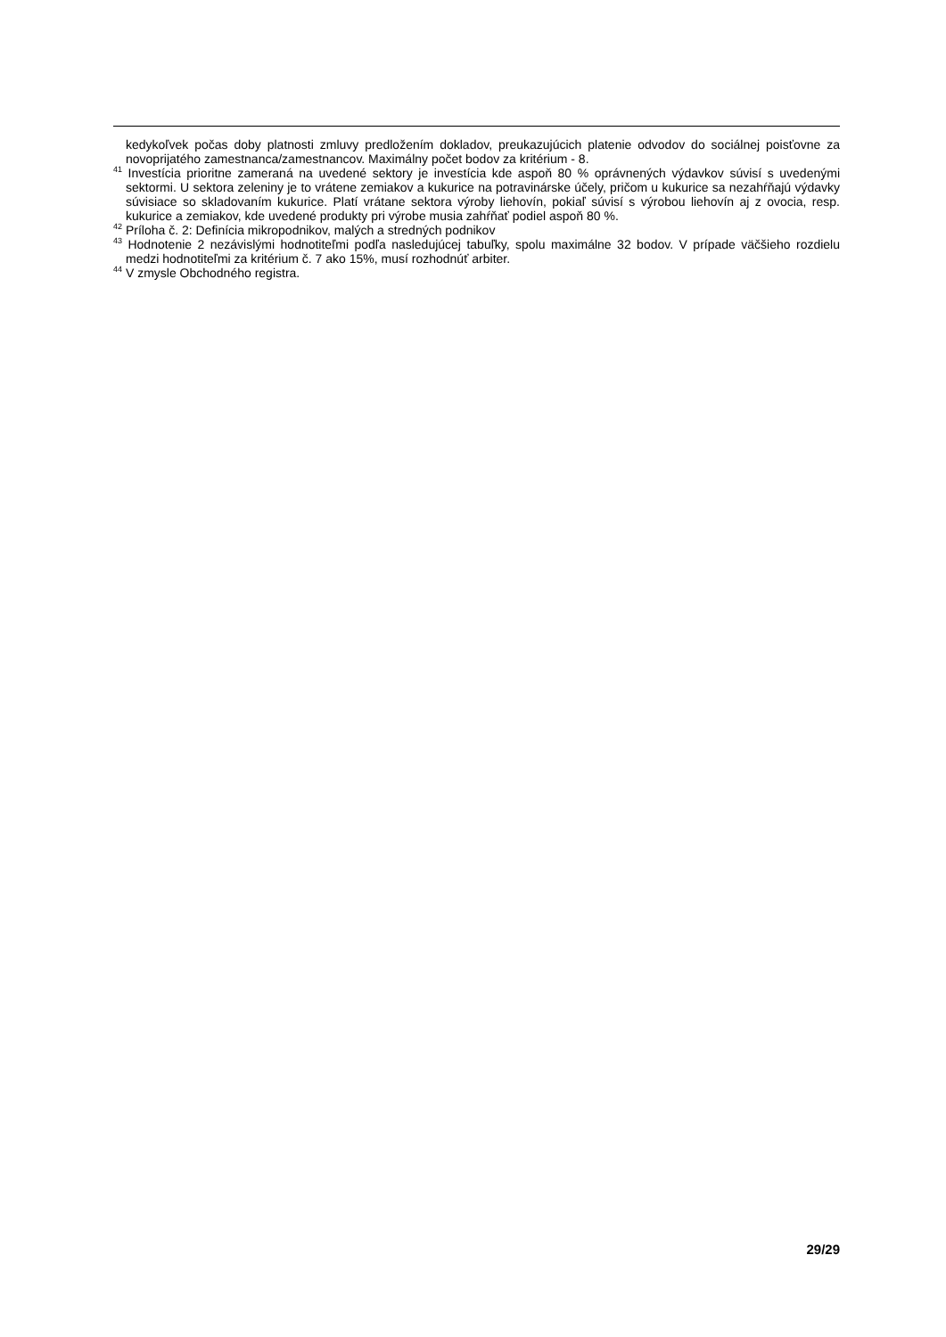kedykoľvek počas doby platnosti zmluvy predložením dokladov, preukazujúcich platenie odvodov do sociálnej poisťovne za novoprijatého zamestnanca/zamestnancov. Maximálny počet bodov za kritérium - 8.
<sup>41</sup> Investícia prioritne zameraná na uvedené sektory je investícia kde aspoň 80 % oprávnených výdavkov súvisí s uvedenými sektormi. U sektora zeleniny je to vrátene zemiakov a kukurice na potravinárske účely, pričom u kukurice sa nezahŕňajú výdavky súvisiace so skladovaním kukurice. Platí vrátane sektora výroby liehovín, pokiaľ súvisí s výrobou liehovín aj z ovocia, resp. kukurice a zemiakov, kde uvedené produkty pri výrobe musia zahŕňať podiel aspoň 80 %.
<sup>42</sup> Príloha č. 2: Definícia mikropodnikov, malých a stredných podnikov
<sup>43</sup> Hodnotenie 2 nezávislými hodnotiteľmi podľa nasledujúcej tabuľky, spolu maximálne 32 bodov. V prípade väčšieho rozdielu medzi hodnotiteľmi za kritérium č. 7 ako 15%, musí rozhodnúť arbiter.
<sup>44</sup> V zmysle Obchodného registra.
29/29